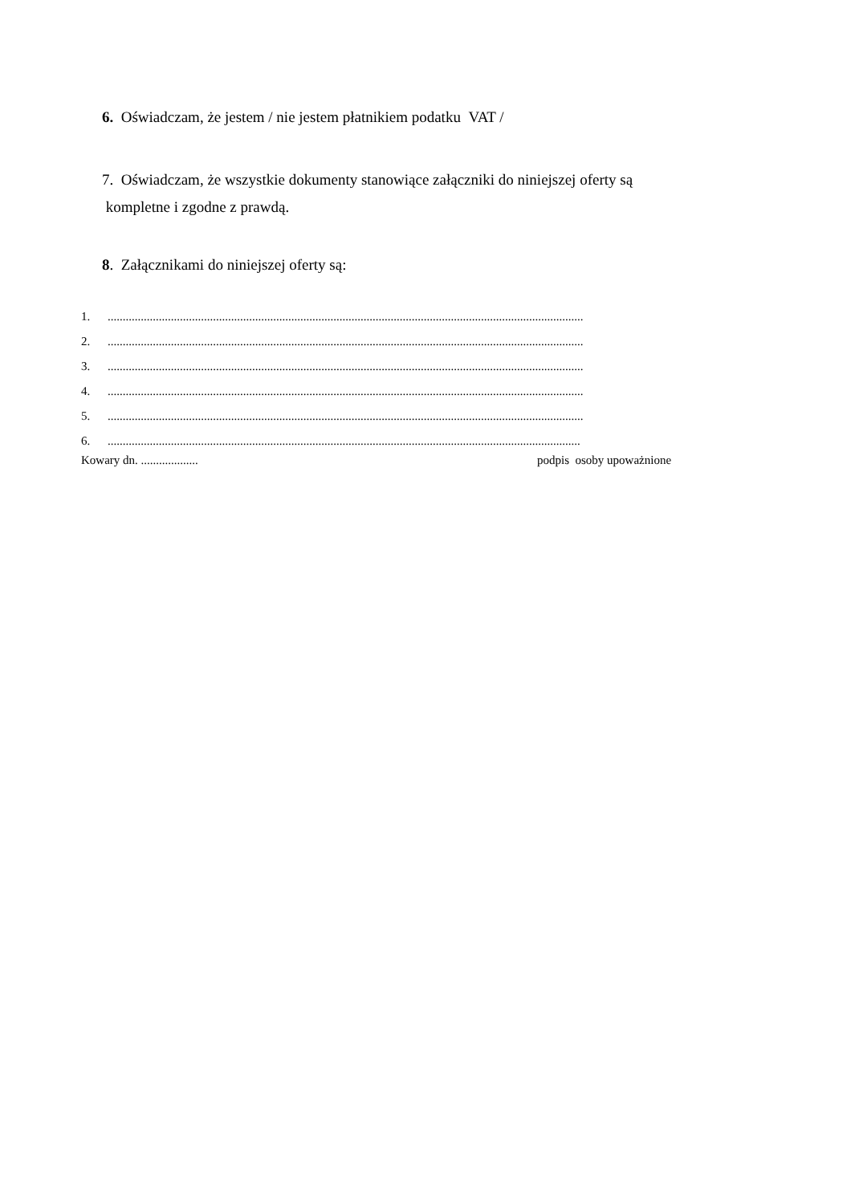6. Oświadczam, że jestem / nie jestem płatnikiem podatku VAT /
7. Oświadczam, że wszystkie dokumenty stanowiące załączniki do niniejszej oferty są
kompletne i zgodne z prawdą.
8. Załącznikami do niniejszej oferty są:
1...............................................................................................................................................................
2...............................................................................................................................................................
3...............................................................................................................................................................
4...............................................................................................................................................................
5...............................................................................................................................................................
6..............................................................................................................................................................
Kowary dn. ................... podpis osoby upoważnione